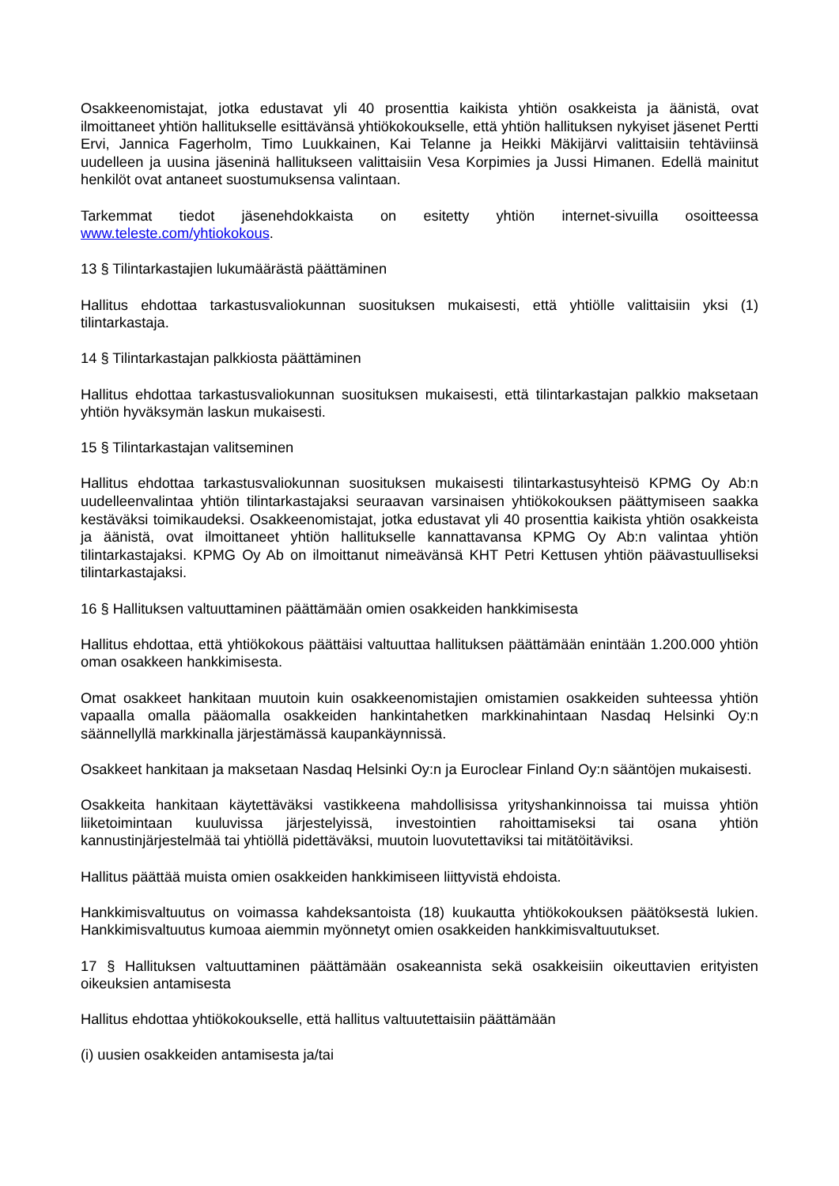Osakkeenomistajat, jotka edustavat yli 40 prosenttia kaikista yhtiön osakkeista ja äänistä, ovat ilmoittaneet yhtiön hallitukselle esittävänsä yhtiökokoukselle, että yhtiön hallituksen nykyiset jäsenet Pertti Ervi, Jannica Fagerholm, Timo Luukkainen, Kai Telanne ja Heikki Mäkijärvi valittaisiin tehtäviinsä uudelleen ja uusina jäseninä hallitukseen valittaisiin Vesa Korpimies ja Jussi Himanen. Edellä mainitut henkilöt ovat antaneet suostumuksensa valintaan.
Tarkemmat tiedot jäsenehdokkaista on esitetty yhtiön internet-sivuilla osoitteessa www.teleste.com/yhtiokokous.
13 § Tilintarkastajien lukumäärästä päättäminen
Hallitus ehdottaa tarkastusvaliokunnan suosituksen mukaisesti, että yhtiölle valittaisiin yksi (1) tilintarkastaja.
14 § Tilintarkastajan palkkiosta päättäminen
Hallitus ehdottaa tarkastusvaliokunnan suosituksen mukaisesti, että tilintarkastajan palkkio maksetaan yhtiön hyväksymän laskun mukaisesti.
15 § Tilintarkastajan valitseminen
Hallitus ehdottaa tarkastusvaliokunnan suosituksen mukaisesti tilintarkastusyhteisö KPMG Oy Ab:n uudelleenvalintaa yhtiön tilintarkastajaksi seuraavan varsinaisen yhtiökokouksen päättymiseen saakka kestäväksi toimikaudeksi. Osakkeenomistajat, jotka edustavat yli 40 prosenttia kaikista yhtiön osakkeista ja äänistä, ovat ilmoittaneet yhtiön hallitukselle kannattavansa KPMG Oy Ab:n valintaa yhtiön tilintarkastajaksi. KPMG Oy Ab on ilmoittanut nimeävänsä KHT Petri Kettusen yhtiön päävastuulliseksi tilintarkastajaksi.
16 § Hallituksen valtuuttaminen päättämään omien osakkeiden hankkimisesta
Hallitus ehdottaa, että yhtiökokous päättäisi valtuuttaa hallituksen päättämään enintään 1.200.000 yhtiön oman osakkeen hankkimisesta.
Omat osakkeet hankitaan muutoin kuin osakkeenomistajien omistamien osakkeiden suhteessa yhtiön vapaalla omalla pääomalla osakkeiden hankintahetken markkinahintaan Nasdaq Helsinki Oy:n säännellyllä markkinalla järjestämässä kaupankäynnissä.
Osakkeet hankitaan ja maksetaan Nasdaq Helsinki Oy:n ja Euroclear Finland Oy:n sääntöjen mukaisesti.
Osakkeita hankitaan käytettäväksi vastikkeena mahdollisissa yrityshankinnoissa tai muissa yhtiön liiketoimintaan kuuluvissa järjestelyissä, investointien rahoittamiseksi tai osana yhtiön kannustinjärjestelmää tai yhtiöllä pidettäväksi, muutoin luovutettaviksi tai mitätöitäviksi.
Hallitus päättää muista omien osakkeiden hankkimiseen liittyvistä ehdoista.
Hankkimisvaltuutus on voimassa kahdeksantoista (18) kuukautta yhtiökokouksen päätöksestä lukien. Hankkimisvaltuutus kumoaa aiemmin myönnetyt omien osakkeiden hankkimisvaltuutukset.
17 § Hallituksen valtuuttaminen päättämään osakeannista sekä osakkeisiin oikeuttavien erityisten oikeuksien antamisesta
Hallitus ehdottaa yhtiökokoukselle, että hallitus valtuutettaisiin päättämään
(i) uusien osakkeiden antamisesta ja/tai